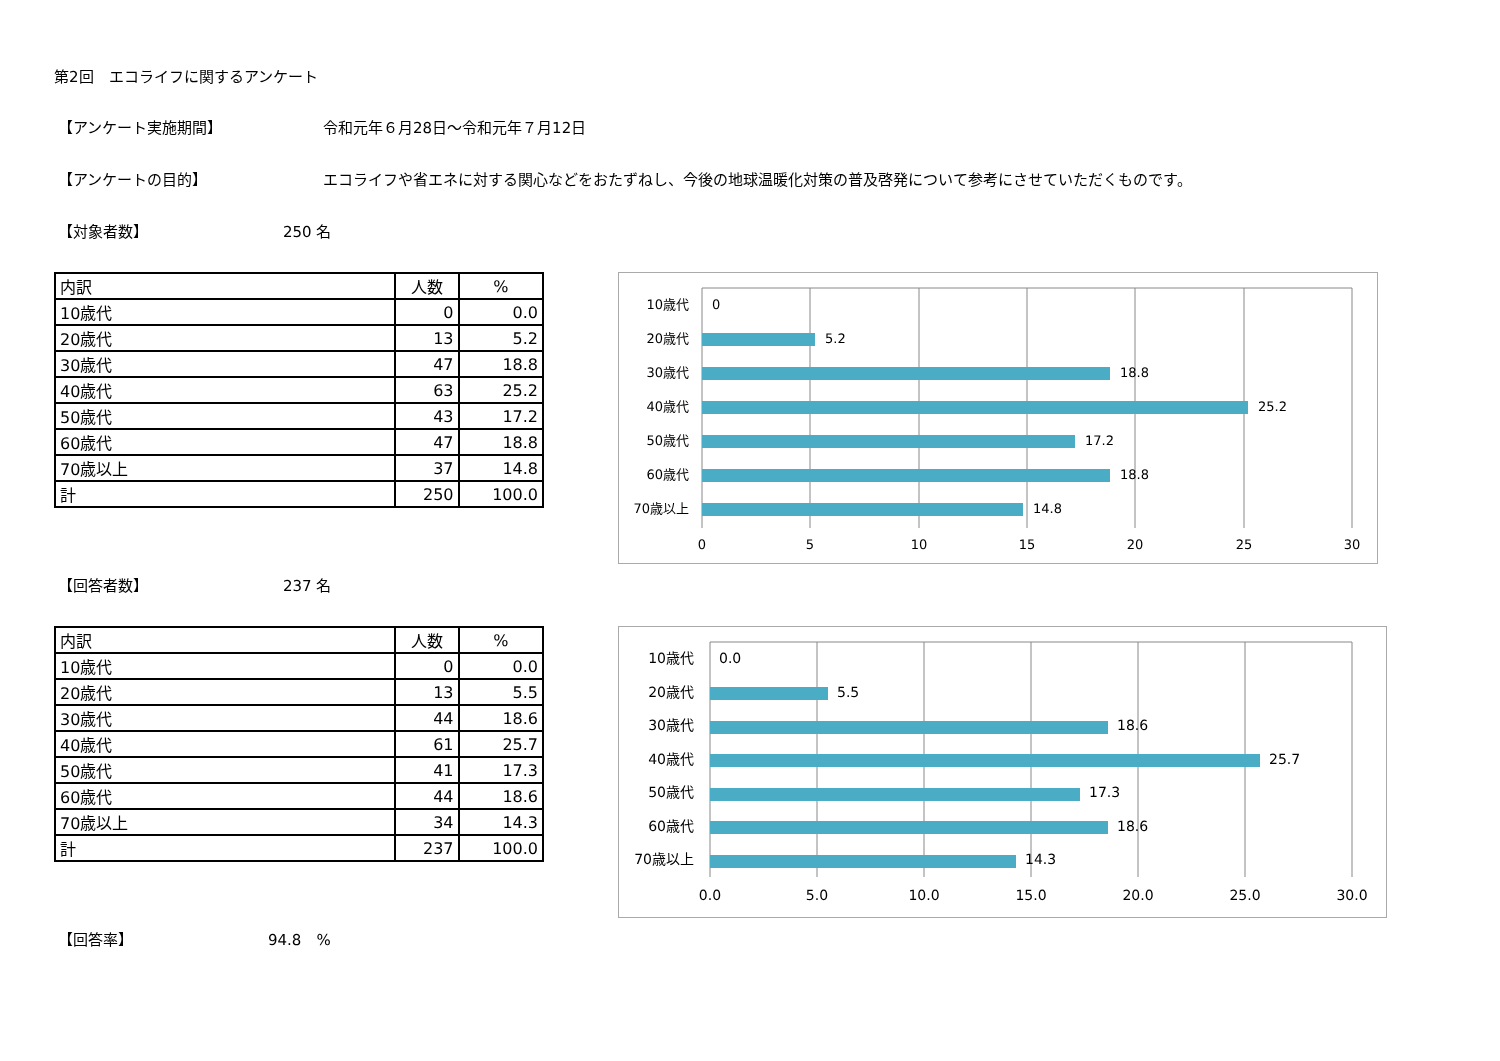第2回　エコライフに関するアンケート
【アンケート実施期間】 令和元年６月28日～令和元年７月12日
【アンケートの目的】 エコライフや省エネに対する関心などをおたずねし、今後の地球温暖化対策の普及啓発について参考にさせていただくものです。
【対象者数】 250 名
| 内訳 | 人数 | % |
| --- | --- | --- |
| 10歳代 | 0 | 0.0 |
| 20歳代 | 13 | 5.2 |
| 30歳代 | 47 | 18.8 |
| 40歳代 | 63 | 25.2 |
| 50歳代 | 43 | 17.2 |
| 60歳代 | 47 | 18.8 |
| 70歳以上 | 37 | 14.8 |
| 計 | 250 | 100.0 |
10歳代
20歳代
30歳代
40歳代
50歳代
60歳代
70歳以上
0
5.2
18.8
25.2
17.2
18.8
14.8
0
5
10
15
20
25
30
【回答者数】 237 名
| 内訳 | 人数 | % |
| --- | --- | --- |
| 10歳代 | 0 | 0.0 |
| 20歳代 | 13 | 5.5 |
| 30歳代 | 44 | 18.6 |
| 40歳代 | 61 | 25.7 |
| 50歳代 | 41 | 17.3 |
| 60歳代 | 44 | 18.6 |
| 70歳以上 | 34 | 14.3 |
| 計 | 237 | 100.0 |
10歳代
20歳代
30歳代
40歳代
50歳代
60歳代
70歳以上
0.0
5.5
18.6
25.7
17.3
18.6
14.3
0.0
5.0
10.0
15.0
20.0
25.0
30.0
【回答率】 94.8　%